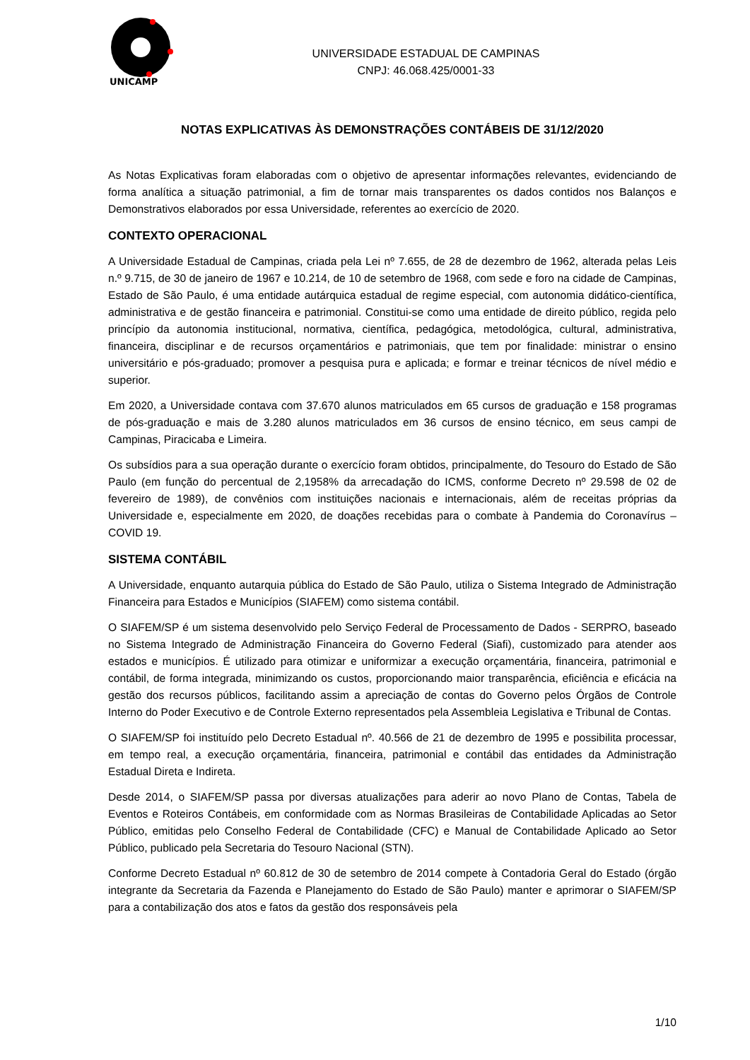UNICAMP
UNIVERSIDADE ESTADUAL DE CAMPINAS
CNPJ: 46.068.425/0001-33
NOTAS EXPLICATIVAS ÀS DEMONSTRAÇÕES CONTÁBEIS DE 31/12/2020
As Notas Explicativas foram elaboradas com o objetivo de apresentar informações relevantes, evidenciando de forma analítica a situação patrimonial, a fim de tornar mais transparentes os dados contidos nos Balanços e Demonstrativos elaborados por essa Universidade, referentes ao exercício de 2020.
CONTEXTO OPERACIONAL
A Universidade Estadual de Campinas, criada pela Lei nº 7.655, de 28 de dezembro de 1962, alterada pelas Leis n.º 9.715, de 30 de janeiro de 1967 e 10.214, de 10 de setembro de 1968, com sede e foro na cidade de Campinas, Estado de São Paulo, é uma entidade autárquica estadual de regime especial, com autonomia didático-científica, administrativa e de gestão financeira e patrimonial. Constitui-se como uma entidade de direito público, regida pelo princípio da autonomia institucional, normativa, científica, pedagógica, metodológica, cultural, administrativa, financeira, disciplinar e de recursos orçamentários e patrimoniais, que tem por finalidade: ministrar o ensino universitário e pós-graduado; promover a pesquisa pura e aplicada; e formar e treinar técnicos de nível médio e superior.
Em 2020, a Universidade contava com 37.670 alunos matriculados em 65 cursos de graduação e 158 programas de pós-graduação e mais de 3.280 alunos matriculados em 36 cursos de ensino técnico, em seus campi de Campinas, Piracicaba e Limeira.
Os subsídios para a sua operação durante o exercício foram obtidos, principalmente, do Tesouro do Estado de São Paulo (em função do percentual de 2,1958% da arrecadação do ICMS, conforme Decreto nº 29.598 de 02 de fevereiro de 1989), de convênios com instituições nacionais e internacionais, além de receitas próprias da Universidade e, especialmente em 2020, de doações recebidas para o combate à Pandemia do Coronavírus – COVID 19.
SISTEMA CONTÁBIL
A Universidade, enquanto autarquia pública do Estado de São Paulo, utiliza o Sistema Integrado de Administração Financeira para Estados e Municípios (SIAFEM) como sistema contábil.
O SIAFEM/SP é um sistema desenvolvido pelo Serviço Federal de Processamento de Dados - SERPRO, baseado no Sistema Integrado de Administração Financeira do Governo Federal (Siafi), customizado para atender aos estados e municípios. É utilizado para otimizar e uniformizar a execução orçamentária, financeira, patrimonial e contábil, de forma integrada, minimizando os custos, proporcionando maior transparência, eficiência e eficácia na gestão dos recursos públicos, facilitando assim a apreciação de contas do Governo pelos Órgãos de Controle Interno do Poder Executivo e de Controle Externo representados pela Assembleia Legislativa e Tribunal de Contas.
O SIAFEM/SP foi instituído pelo Decreto Estadual nº. 40.566 de 21 de dezembro de 1995 e possibilita processar, em tempo real, a execução orçamentária, financeira, patrimonial e contábil das entidades da Administração Estadual Direta e Indireta.
Desde 2014, o SIAFEM/SP passa por diversas atualizações para aderir ao novo Plano de Contas, Tabela de Eventos e Roteiros Contábeis, em conformidade com as Normas Brasileiras de Contabilidade Aplicadas ao Setor Público, emitidas pelo Conselho Federal de Contabilidade (CFC) e Manual de Contabilidade Aplicado ao Setor Público, publicado pela Secretaria do Tesouro Nacional (STN).
Conforme Decreto Estadual nº 60.812 de 30 de setembro de 2014 compete à Contadoria Geral do Estado (órgão integrante da Secretaria da Fazenda e Planejamento do Estado de São Paulo) manter e aprimorar o SIAFEM/SP para a contabilização dos atos e fatos da gestão dos responsáveis pela
1/10